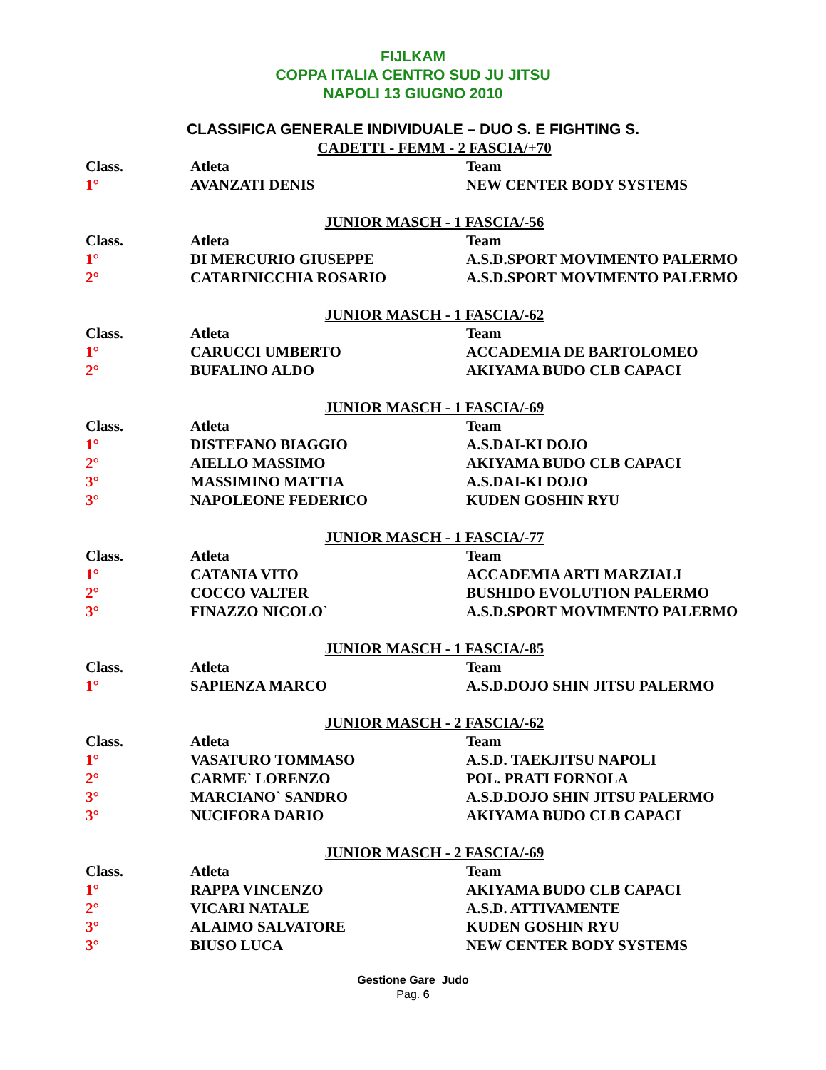FIJLKAM
COPPA ITALIA CENTRO SUD JU JITSU
NAPOLI 13 GIUGNO 2010
CLASSIFICA GENERALE INDIVIDUALE – DUO S. E FIGHTING S.
CADETTI - FEMM - 2 FASCIA/+70
| Class. | Atleta | Team |
| --- | --- | --- |
| 1° | AVANZATI DENIS | NEW CENTER BODY SYSTEMS |
JUNIOR MASCH - 1 FASCIA/-56
| Class. | Atleta | Team |
| --- | --- | --- |
| 1° | DI MERCURIO GIUSEPPE | A.S.D.SPORT MOVIMENTO PALERMO |
| 2° | CATARINICCHIA ROSARIO | A.S.D.SPORT MOVIMENTO PALERMO |
JUNIOR MASCH - 1 FASCIA/-62
| Class. | Atleta | Team |
| --- | --- | --- |
| 1° | CARUCCI UMBERTO | ACCADEMIA DE BARTOLOMEO |
| 2° | BUFALINO ALDO | AKIYAMA BUDO CLB CAPACI |
JUNIOR MASCH - 1 FASCIA/-69
| Class. | Atleta | Team |
| --- | --- | --- |
| 1° | DISTEFANO BIAGGIO | A.S.DAI-KI DOJO |
| 2° | AIELLO MASSIMO | AKIYAMA BUDO CLB CAPACI |
| 3° | MASSIMINO MATTIA | A.S.DAI-KI DOJO |
| 3° | NAPOLEONE FEDERICO | KUDEN GOSHIN RYU |
JUNIOR MASCH - 1 FASCIA/-77
| Class. | Atleta | Team |
| --- | --- | --- |
| 1° | CATANIA VITO | ACCADEMIA ARTI MARZIALI |
| 2° | COCCO VALTER | BUSHIDO EVOLUTION PALERMO |
| 3° | FINAZZO NICOLO` | A.S.D.SPORT MOVIMENTO PALERMO |
JUNIOR MASCH - 1 FASCIA/-85
| Class. | Atleta | Team |
| --- | --- | --- |
| 1° | SAPIENZA MARCO | A.S.D.DOJO SHIN JITSU PALERMO |
JUNIOR MASCH - 2 FASCIA/-62
| Class. | Atleta | Team |
| --- | --- | --- |
| 1° | VASATURO TOMMASO | A.S.D. TAEKJITSU NAPOLI |
| 2° | CARME` LORENZO | POL. PRATI FORNOLA |
| 3° | MARCIANO` SANDRO | A.S.D.DOJO SHIN JITSU PALERMO |
| 3° | NUCIFORA DARIO | AKIYAMA BUDO CLB CAPACI |
JUNIOR MASCH - 2 FASCIA/-69
| Class. | Atleta | Team |
| --- | --- | --- |
| 1° | RAPPA VINCENZO | AKIYAMA BUDO CLB CAPACI |
| 2° | VICARI NATALE | A.S.D. ATTIVAMENTE |
| 3° | ALAIMO SALVATORE | KUDEN GOSHIN RYU |
| 3° | BIUSO LUCA | NEW CENTER BODY SYSTEMS |
Gestione Gare Judo
Pag. 6